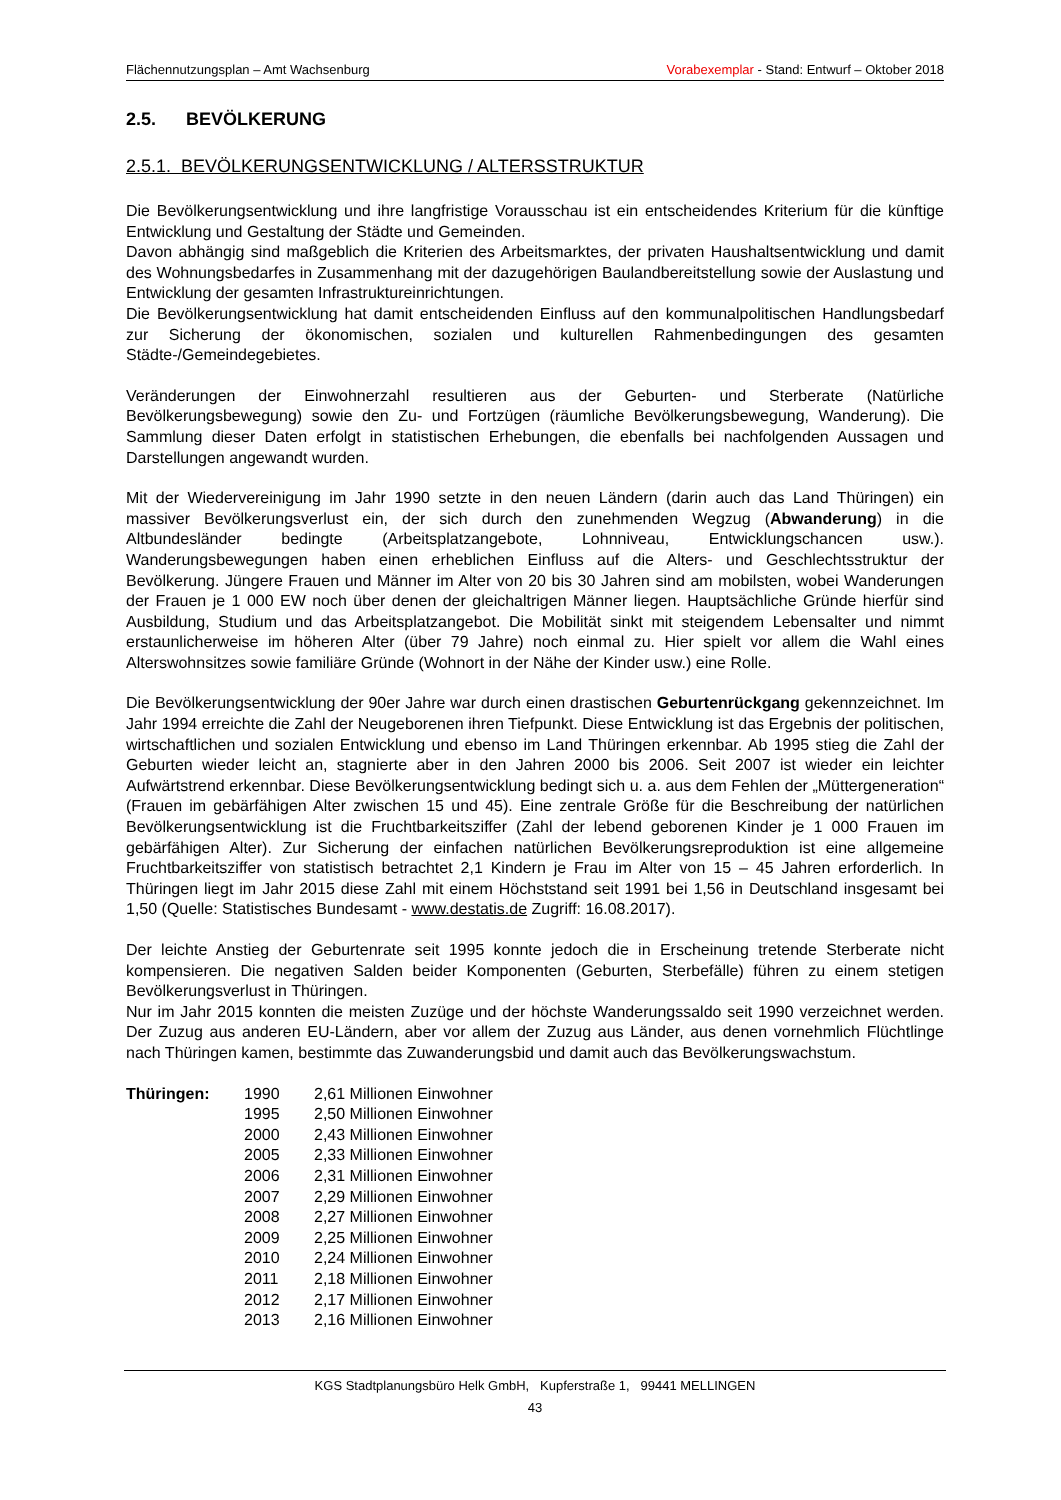Flächennutzungsplan – Amt Wachsenburg Vorabexemplar - Stand: Entwurf – Oktober 2018
2.5. BEVÖLKERUNG
2.5.1. BEVÖLKERUNGSENTWICKLUNG / ALTERSSTRUKTUR
Die Bevölkerungsentwicklung und ihre langfristige Vorausschau ist ein entscheidendes Kriterium für die künftige Entwicklung und Gestaltung der Städte und Gemeinden.
Davon abhängig sind maßgeblich die Kriterien des Arbeitsmarktes, der privaten Haushaltsentwicklung und damit des Wohnungsbedarfes in Zusammenhang mit der dazugehörigen Baulandbereitstellung sowie der Auslastung und Entwicklung der gesamten Infrastruktureinrichtungen.
Die Bevölkerungsentwicklung hat damit entscheidenden Einfluss auf den kommunalpolitischen Handlungsbedarf zur Sicherung der ökonomischen, sozialen und kulturellen Rahmenbedingungen des gesamten Städte-/Gemeindegebietes.
Veränderungen der Einwohnerzahl resultieren aus der Geburten- und Sterberate (Natürliche Bevölkerungsbewegung) sowie den Zu- und Fortzügen (räumliche Bevölkerungsbewegung, Wanderung). Die Sammlung dieser Daten erfolgt in statistischen Erhebungen, die ebenfalls bei nachfolgenden Aussagen und Darstellungen angewandt wurden.
Mit der Wiedervereinigung im Jahr 1990 setzte in den neuen Ländern (darin auch das Land Thüringen) ein massiver Bevölkerungsverlust ein, der sich durch den zunehmenden Wegzug (Abwanderung) in die Altbundesländer bedingte (Arbeitsplatzangebote, Lohnniveau, Entwicklungschancen usw.). Wanderungsbewegungen haben einen erheblichen Einfluss auf die Alters- und Geschlechtsstruktur der Bevölkerung. Jüngere Frauen und Männer im Alter von 20 bis 30 Jahren sind am mobilsten, wobei Wanderungen der Frauen je 1 000 EW noch über denen der gleichaltrigen Männer liegen. Hauptsächliche Gründe hierfür sind Ausbildung, Studium und das Arbeitsplatzangebot. Die Mobilität sinkt mit steigendem Lebensalter und nimmt erstaunlicherweise im höheren Alter (über 79 Jahre) noch einmal zu. Hier spielt vor allem die Wahl eines Alterswohnsitzes sowie familiäre Gründe (Wohnort in der Nähe der Kinder usw.) eine Rolle.
Die Bevölkerungsentwicklung der 90er Jahre war durch einen drastischen Geburtenrückgang gekennzeichnet. Im Jahr 1994 erreichte die Zahl der Neugeborenen ihren Tiefpunkt. Diese Entwicklung ist das Ergebnis der politischen, wirtschaftlichen und sozialen Entwicklung und ebenso im Land Thüringen erkennbar. Ab 1995 stieg die Zahl der Geburten wieder leicht an, stagnierte aber in den Jahren 2000 bis 2006. Seit 2007 ist wieder ein leichter Aufwärtstrend erkennbar. Diese Bevölkerungsentwicklung bedingt sich u. a. aus dem Fehlen der „Müttergeneration“ (Frauen im gebärfähigen Alter zwischen 15 und 45). Eine zentrale Größe für die Beschreibung der natürlichen Bevölkerungsentwicklung ist die Fruchtbarkeitsziffer (Zahl der lebend geborenen Kinder je 1 000 Frauen im gebärfähigen Alter). Zur Sicherung der einfachen natürlichen Bevölkerungsreproduktion ist eine allgemeine Fruchtbarkeitsziffer von statistisch betrachtet 2,1 Kindern je Frau im Alter von 15 – 45 Jahren erforderlich. In Thüringen liegt im Jahr 2015 diese Zahl mit einem Höchststand seit 1991 bei 1,56 in Deutschland insgesamt bei 1,50 (Quelle: Statistisches Bundesamt - www.destatis.de Zugriff: 16.08.2017).
Der leichte Anstieg der Geburtenrate seit 1995 konnte jedoch die in Erscheinung tretende Sterberate nicht kompensieren. Die negativen Salden beider Komponenten (Geburten, Sterbefälle) führen zu einem stetigen Bevölkerungsverlust in Thüringen.
Nur im Jahr 2015 konnten die meisten Zuzüge und der höchste Wanderungssaldo seit 1990 verzeichnet werden. Der Zuzug aus anderen EU-Ländern, aber vor allem der Zuzug aus Länder, aus denen vornehmlich Flüchtlinge nach Thüringen kamen, bestimmte das Zuwanderungsbid und damit auch das Bevölkerungswachstum.
| Thüringen: | 1990 | 2,61 Millionen Einwohner |
| | 1995 | 2,50 Millionen Einwohner |
| | 2000 | 2,43 Millionen Einwohner |
| | 2005 | 2,33 Millionen Einwohner |
| | 2006 | 2,31 Millionen Einwohner |
| | 2007 | 2,29 Millionen Einwohner |
| | 2008 | 2,27 Millionen Einwohner |
| | 2009 | 2,25 Millionen Einwohner |
| | 2010 | 2,24 Millionen Einwohner |
| | 2011 | 2,18 Millionen Einwohner |
| | 2012 | 2,17 Millionen Einwohner |
| | 2013 | 2,16 Millionen Einwohner |
KGS Stadtplanungsbüro Helk GmbH, Kupferstraße 1, 99441 MELLINGEN
43